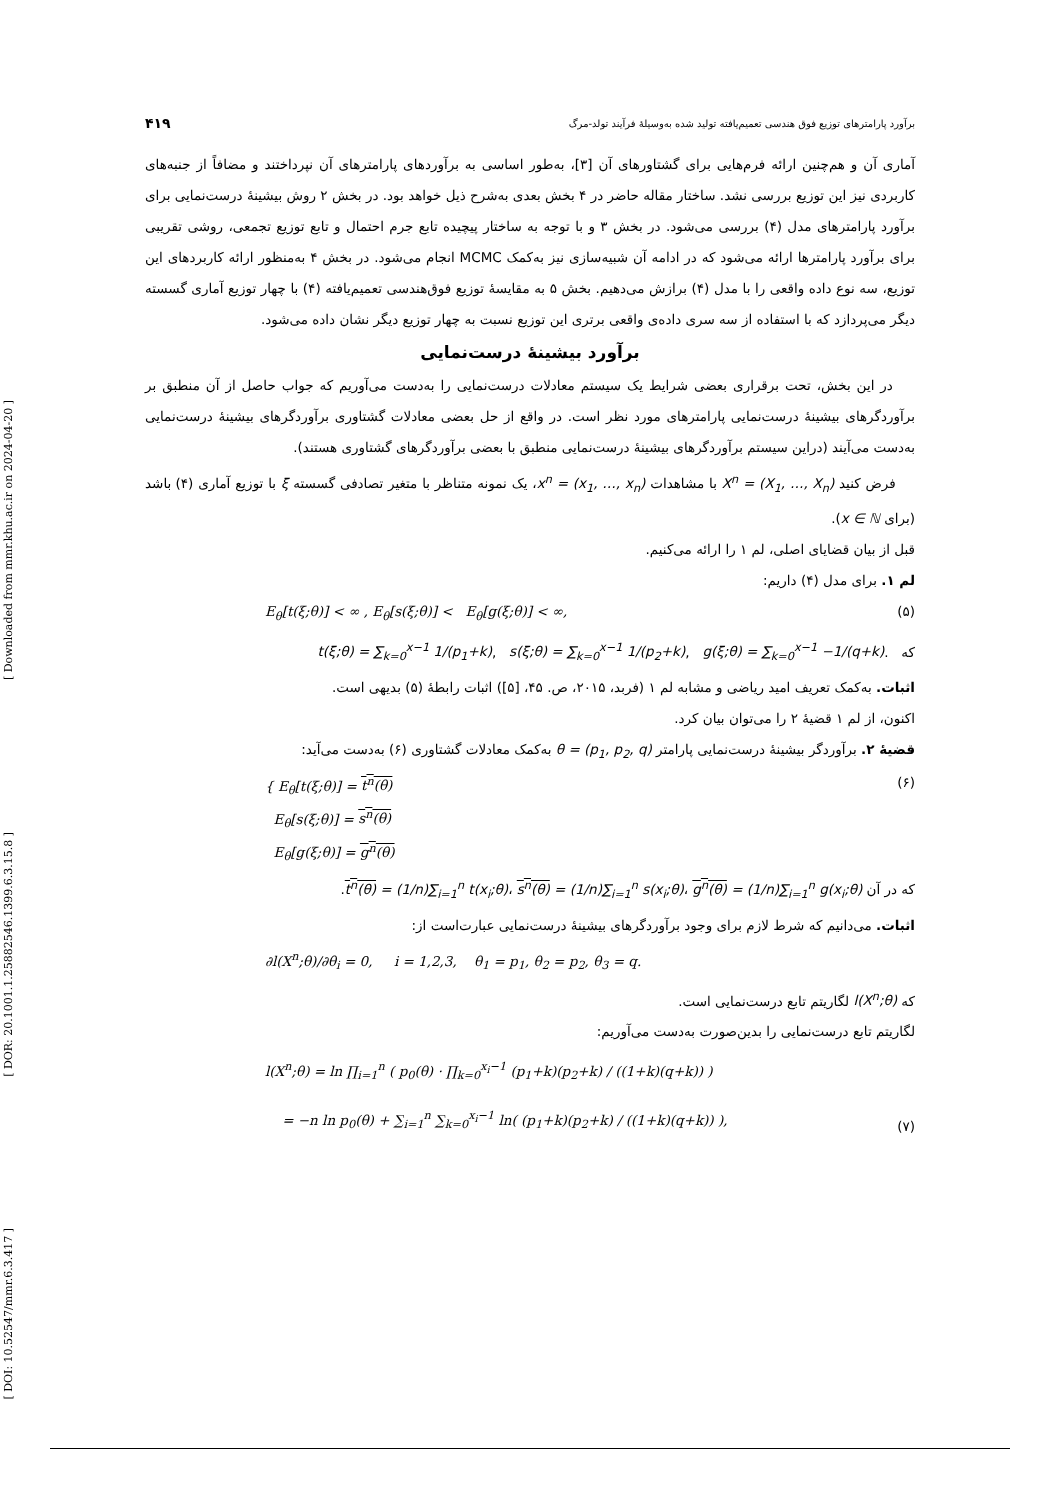[ Downloaded from mmr.khu.ac.ir on 2024-04-20 ]
[ DOR: 20.1001.1.25882546.1399.6.3.15.8 ]
[ DOI: 10.52547/mmr.6.3.417 ]
برآورد پارامترهای توزیع فوق هندسی تعمیم‌یافته تولید شده به‌وسیلهٔ فرآیند تولد-مرگ ۴۱۹
آماری آن و هم‌چنین ارائه فرم‌هایی برای گشتاورهای آن [۳]، به‌طور اساسی به برآوردهای پارامترهای آن نپرداختند و مضافاً از جنبه‌های کاربردی نیز این توزیع بررسی نشد. ساختار مقاله حاضر در ۴ بخش بعدی به‌شرح ذیل خواهد بود. در بخش ۲ روش بیشینهٔ درست‌نمایی برای برآورد پارامترهای مدل (۴) بررسی می‌شود. در بخش ۳ و با توجه به ساختار پیچیده تابع جرم احتمال و تابع توزیع تجمعی، روشی تقریبی برای برآورد پارامترها ارائه می‌شود که در ادامه آن شبیه‌سازی نیز به‌کمک MCMC انجام می‌شود. در بخش ۴ به‌منظور ارائه کاربردهای این توزیع، سه نوع داده واقعی را با مدل (۴) برازش می‌دهیم. بخش ۵ به مقایسهٔ توزیع فوق‌هندسی تعمیم‌یافته (۴) با چهار توزیع آماری گسسته دیگر می‌پردازد که با استفاده از سه سری داده‌ی واقعی برتری این توزیع نسبت به چهار توزیع دیگر نشان داده می‌شود.
برآورد بیشینهٔ درست‌نمایی
در این بخش، تحت برقراری بعضی شرایط یک سیستم معادلات درست‌نمایی را به‌دست می‌آوریم که جواب حاصل از آن منطبق بر برآوردگرهای بیشینهٔ درست‌نمایی پارامترهای مورد نظر است. در واقع از حل بعضی معادلات گشتاوری برآوردگرهای بیشینهٔ درست‌نمایی به‌دست می‌آیند (دراین سیستم برآوردگرهای بیشینهٔ درست‌نمایی منطبق با بعضی برآوردگرهای گشتاوری هستند).
فرض کنید X<sup>n</sup> = (X<sub>1</sub>, …, X<sub>n</sub>) با مشاهدات x<sup>n</sup> = (x<sub>1</sub>, …, x<sub>n</sub>)، یک نمونه متناظر با متغیر تصادفی گسسته ξ با توزیع آماری (۴) باشد (برای x ∈ ℕ).
قبل از بیان قضایای اصلی، لم ۱ را ارائه می‌کنیم.
لم ۱. برای مدل (۴) داریم:
E<sub>θ</sub>[t(ξ;θ)] < ∞ , E<sub>θ</sub>[s(ξ;θ)] < E<sub>θ</sub>[g(ξ;θ)] < ∞, (۵)
که t(ξ;θ) = ∑<sub>k=0</sub><sup>x−1</sup> 1/(p<sub>1</sub>+k), s(ξ;θ) = ∑<sub>k=0</sub><sup>x−1</sup> 1/(p<sub>2</sub>+k), g(ξ;θ) = ∑<sub>k=0</sub><sup>x−1</sup> −1/(q+k).
اثبات. به‌کمک تعریف امید ریاضی و مشابه لم ۱ (فربد، ۲۰۱۵، ص. ۴۵، [۵]) اثبات رابطهٔ (۵) بدیهی است.
اکنون، از لم ۱ قضیهٔ ۲ را می‌توان بیان کرد.
قضیهٔ ۲. برآوردگر بیشینهٔ درست‌نمایی پارامتر θ = (p<sub>1</sub>, p<sub>2</sub>, q) به‌کمک معادلات گشتاوری (۶) به‌دست می‌آید:
{ E<sub>θ</sub>[t(ξ;θ)] = t<sup>n</sup>(θ)
E<sub>θ</sub>[s(ξ;θ)] = s<sup>n</sup>(θ)
E<sub>θ</sub>[g(ξ;θ)] = g<sup>n</sup>(θ) (۶)
که در آن t<sup>n</sup>(θ) = (1/n)∑<sub>i=1</sub><sup>n</sup> t(x<sub>i</sub>;θ)، s<sup>n</sup>(θ) = (1/n)∑<sub>i=1</sub><sup>n</sup> s(x<sub>i</sub>;θ)، g<sup>n</sup>(θ) = (1/n)∑<sub>i=1</sub><sup>n</sup> g(x<sub>i</sub>;θ).
اثبات. می‌دانیم که شرط لازم برای وجود برآوردگرهای بیشینهٔ درست‌نمایی عبارت‌است از:
∂l(X<sup>n</sup>;θ)/∂θ<sub>i</sub> = 0, i = 1,2,3, θ<sub>1</sub> = p<sub>1</sub>, θ<sub>2</sub> = p<sub>2</sub>, θ<sub>3</sub> = q.
که l(X<sup>n</sup>;θ) لگاریتم تابع درست‌نمایی است.
لگاریتم تابع درست‌نمایی را بدین‌صورت به‌دست می‌آوریم:
l(X<sup>n</sup>;θ) = ln ∏<sub>i=1</sub><sup>n</sup> ( p<sub>0</sub>(θ) · ∏<sub>k=0</sub><sup>x<sub>i</sub>−1</sup> (p<sub>1</sub>+k)(p<sub>2</sub>+k) / ((1+k)(q+k)) )
= −n ln p<sub>0</sub>(θ) + ∑<sub>i=1</sub><sup>n</sup> ∑<sub>k=0</sub><sup>x<sub>i</sub>−1</sup> ln( (p<sub>1</sub>+k)(p<sub>2</sub>+k) / ((1+k)(q+k)) ), (۷)